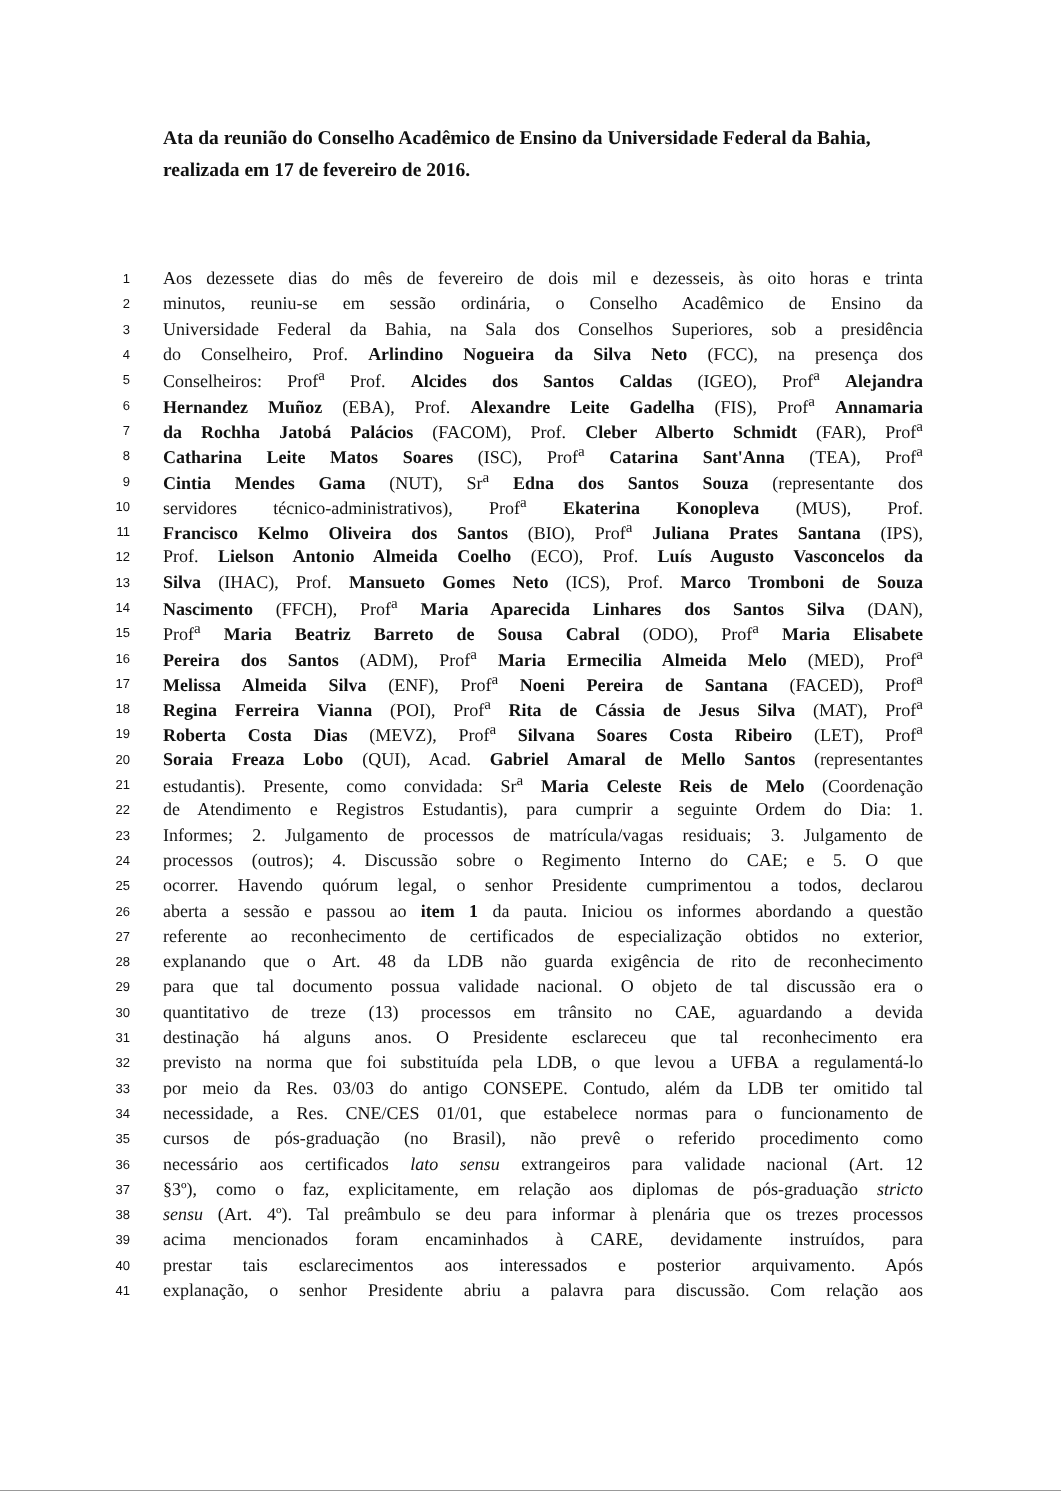Ata da reunião do Conselho Acadêmico de Ensino da Universidade Federal da Bahia, realizada em 17 de fevereiro de 2016.
1 Aos dezessete dias do mês de fevereiro de dois mil e dezesseis, às oito horas e trinta
2 minutos, reuniu-se em sessão ordinária, o Conselho Acadêmico de Ensino da
3 Universidade Federal da Bahia, na Sala dos Conselhos Superiores, sob a presidência
4 do Conselheiro, Prof. Arlindino Nogueira da Silva Neto (FCC), na presença dos
5 Conselheiros: Prof<sup>a</sup> Prof. Alcides dos Santos Caldas (IGEO), Prof<sup>a</sup> Alejandra
6 Hernandez Muñoz (EBA), Prof. Alexandre Leite Gadelha (FIS), Prof<sup>a</sup> Annamaria
7 da Rochha Jatobá Palácios (FACOM), Prof. Cleber Alberto Schmidt (FAR), Prof<sup>a</sup>
8 Catharina Leite Matos Soares (ISC), Prof<sup>a</sup> Catarina Sant'Anna (TEA), Prof<sup>a</sup>
9 Cintia Mendes Gama (NUT), Sr<sup>a</sup> Edna dos Santos Souza (representante dos
10 servidores técnico-administrativos), Prof<sup>a</sup> Ekaterina Konopleva (MUS), Prof.
11 Francisco Kelmo Oliveira dos Santos (BIO), Prof<sup>a</sup> Juliana Prates Santana (IPS),
12 Prof. Lielson Antonio Almeida Coelho (ECO), Prof. Luís Augusto Vasconcelos da
13 Silva (IHAC), Prof. Mansueto Gomes Neto (ICS), Prof. Marco Tromboni de Souza
14 Nascimento (FFCH), Prof<sup>a</sup> Maria Aparecida Linhares dos Santos Silva (DAN),
15 Prof<sup>a</sup> Maria Beatriz Barreto de Sousa Cabral (ODO), Prof<sup>a</sup> Maria Elisabete
16 Pereira dos Santos (ADM), Prof<sup>a</sup> Maria Ermecilia Almeida Melo (MED), Prof<sup>a</sup>
17 Melissa Almeida Silva (ENF), Prof<sup>a</sup> Noeni Pereira de Santana (FACED), Prof<sup>a</sup>
18 Regina Ferreira Vianna (POI), Prof<sup>a</sup> Rita de Cássia de Jesus Silva (MAT), Prof<sup>a</sup>
19 Roberta Costa Dias (MEVZ), Prof<sup>a</sup> Silvana Soares Costa Ribeiro (LET), Prof<sup>a</sup>
20 Soraia Freaza Lobo (QUI), Acad. Gabriel Amaral de Mello Santos (representantes
21 estudantis). Presente, como convidada: Sr<sup>a</sup> Maria Celeste Reis de Melo (Coordenação
22 de Atendimento e Registros Estudantis), para cumprir a seguinte Ordem do Dia: 1.
23 Informes; 2. Julgamento de processos de matrícula/vagas residuais; 3. Julgamento de
24 processos (outros); 4. Discussão sobre o Regimento Interno do CAE; e 5. O que
25 ocorrer. Havendo quórum legal, o senhor Presidente cumprimentou a todos, declarou
26 aberta a sessão e passou ao item 1 da pauta. Iniciou os informes abordando a questão
27 referente ao reconhecimento de certificados de especialização obtidos no exterior,
28 explanando que o Art. 48 da LDB não guarda exigência de rito de reconhecimento
29 para que tal documento possua validade nacional. O objeto de tal discussão era o
30 quantitativo de treze (13) processos em trânsito no CAE, aguardando a devida
31 destinação há alguns anos. O Presidente esclareceu que tal reconhecimento era
32 previsto na norma que foi substituída pela LDB, o que levou a UFBA a regulamentá-lo
33 por meio da Res. 03/03 do antigo CONSEPE. Contudo, além da LDB ter omitido tal
34 necessidade, a Res. CNE/CES 01/01, que estabelece normas para o funcionamento de
35 cursos de pós-graduação (no Brasil), não prevê o referido procedimento como
36 necessário aos certificados lato sensu extrangeiros para validade nacional (Art. 12
37 §3º), como o faz, explicitamente, em relação aos diplomas de pós-graduação stricto
38 sensu (Art. 4º). Tal preâmbulo se deu para informar à plenária que os trezes processos
39 acima mencionados foram encaminhados à CARE, devidamente instruídos, para
40 prestar tais esclarecimentos aos interessados e posterior arquivamento. Após
41 explanação, o senhor Presidente abriu a palavra para discussão. Com relação aos